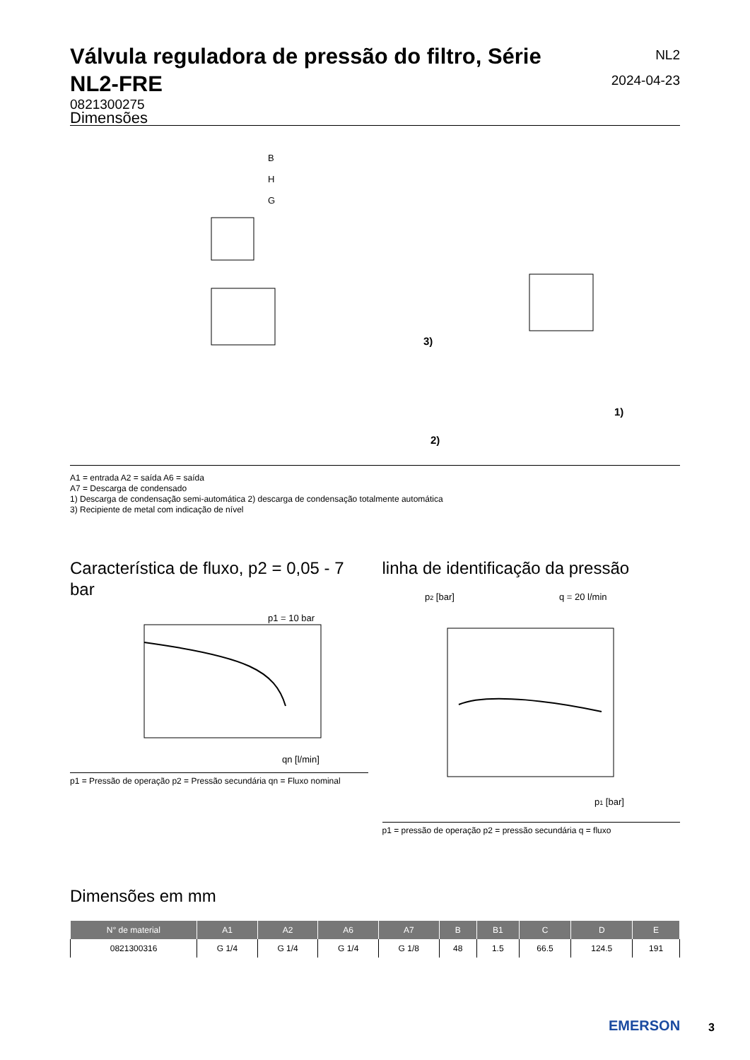Válvula reguladora de pressão do filtro, Série NL2-FRE
NL2
2024-04-23
0821300275
Dimensões
B
H
G
3)
2)
1)
A1 = entrada A2 = saída A6 = saída
A7 = Descarga de condensado
1) Descarga de condensação semi-automática 2) descarga de condensação totalmente automática
3) Recipiente de metal com indicação de nível
Característica de fluxo, p2 = 0,05 - 7 bar
p1 = 10 bar
qn [l/min]
p1 = Pressão de operação p2 = Pressão secundária qn = Fluxo nominal
linha de identificação da pressão
p2 [bar]
q = 20 l/min
p1 [bar]
p1 = pressão de operação p2 = pressão secundária q = fluxo
Dimensões em mm
| N° de material | A1 | A2 | A6 | A7 | B | B1 | C | D | E |
| --- | --- | --- | --- | --- | --- | --- | --- | --- | --- |
| 0821300316 | G 1/4 | G 1/4 | G 1/4 | G 1/8 | 48 | 1.5 | 66.5 | 124.5 | 191 |
EMERSON 3